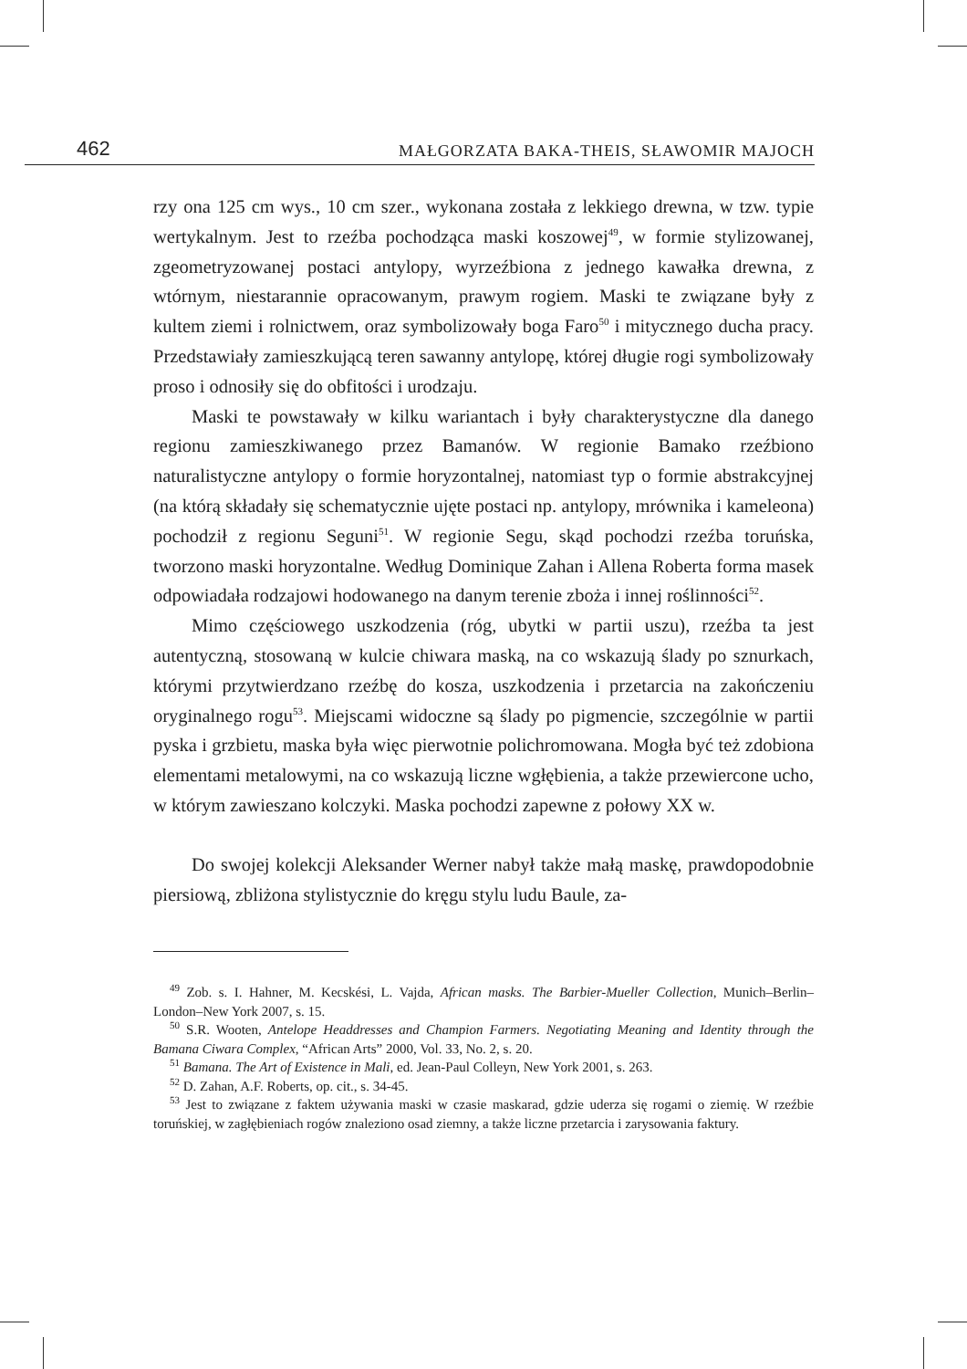462 MAŁGORZATA BAKA-THEIS, SŁAWOMIR MAJOCH
rzy ona 125 cm wys., 10 cm szer., wykonana została z lekkiego drewna, w tzw. typie wertykalnym. Jest to rzeźba pochodząca maski koszowej<sup>49</sup>, w formie stylizowanej, zgeometryzowanej postaci antylopy, wyrzeźbiona z jednego kawałka drewna, z wtórnym, niestarannie opracowanym, prawym rogiem. Maski te związane były z kultem ziemi i rolnictwem, oraz symbolizowały boga Faro<sup>50</sup> i mitycznego ducha pracy. Przedstawiały zamieszkującą teren sawanny antylopę, której długie rogi symbolizowały proso i odnosiły się do obfitości i urodzaju.
Maski te powstawały w kilku wariantach i były charakterystyczne dla danego regionu zamieszkiwanego przez Bamanów. W regionie Bamako rzeźbiono naturalistyczne antylopy o formie horyzontalnej, natomiast typ o formie abstrakcyjnej (na którą składały się schematycznie ujęte postaci np. antylopy, mrównika i kameleona) pochodził z regionu Seguni<sup>51</sup>. W regionie Segu, skąd pochodzi rzeźba toruńska, tworzono maski horyzontalne. Według Dominique Zahan i Allena Roberta forma masek odpowiadała rodzajowi hodowanego na danym terenie zboża i innej roślinności<sup>52</sup>.
Mimo częściowego uszkodzenia (róg, ubytki w partii uszu), rzeźba ta jest autentyczną, stosowaną w kulcie chiwara maską, na co wskazują ślady po sznurkach, którymi przytwierdzano rzeźbę do kosza, uszkodzenia i przetarcia na zakończeniu oryginalnego rogu<sup>53</sup>. Miejscami widoczne są ślady po pigmencie, szczególnie w partii pyska i grzbietu, maska była więc pierwotnie polichromowana. Mogła być też zdobiona elementami metalowymi, na co wskazują liczne wgłębienia, a także przewiercone ucho, w którym zawieszano kolczyki. Maska pochodzi zapewne z połowy XX w.
Do swojej kolekcji Aleksander Werner nabył także małą maskę, prawdopodobnie piersiową, zbliżona stylistycznie do kręgu stylu ludu Baule, za-
<sup>49</sup> Zob. s. I. Hahner, M. Kecskési, L. Vajda, African masks. The Barbier-Mueller Collection, Munich–Berlin–London–New York 2007, s. 15.
<sup>50</sup> S.R. Wooten, Antelope Headdresses and Champion Farmers. Negotiating Meaning and Identity through the Bamana Ciwara Complex, “African Arts” 2000, Vol. 33, No. 2, s. 20.
<sup>51</sup> Bamana. The Art of Existence in Mali, ed. Jean-Paul Colleyn, New York 2001, s. 263.
<sup>52</sup> D. Zahan, A.F. Roberts, op. cit., s. 34-45.
<sup>53</sup> Jest to związane z faktem używania maski w czasie maskarad, gdzie uderza się rogami o ziemię. W rzeźbie toruńskiej, w zagłębieniach rogów znaleziono osad ziemny, a także liczne przetarcia i zarysowania faktury.